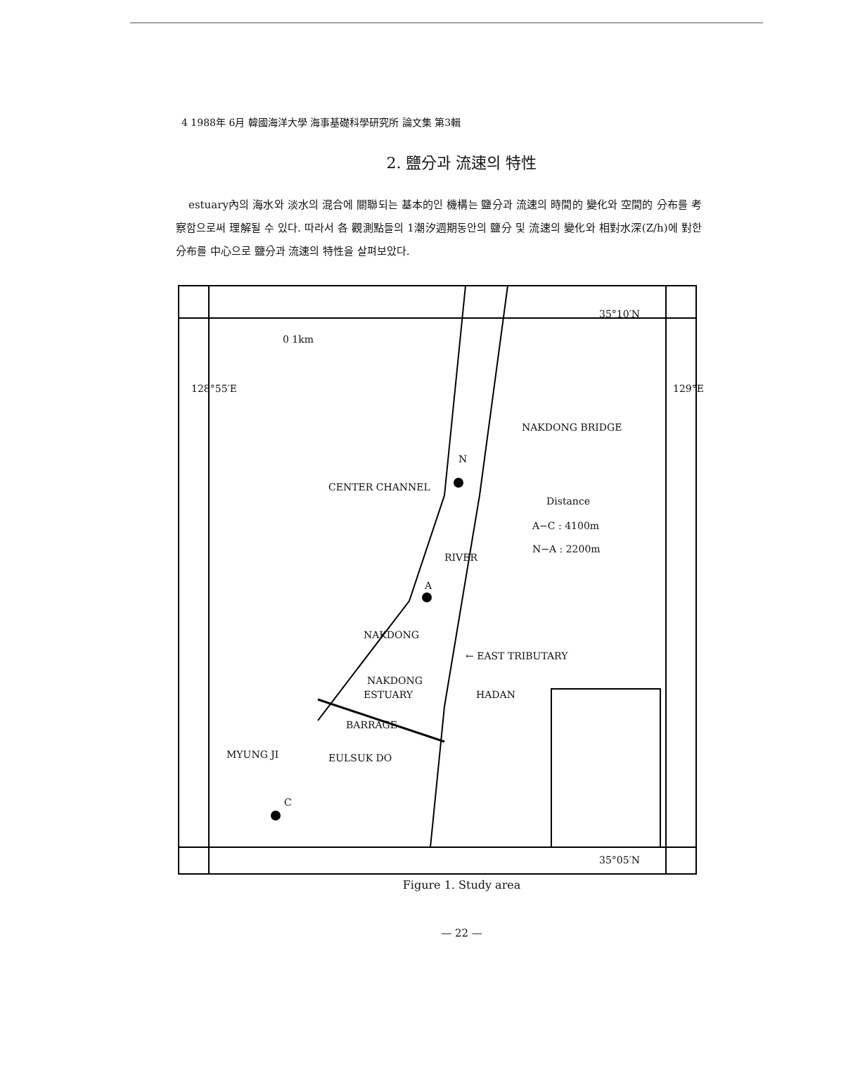4 1988年 6月 韓國海洋大學 海事基礎科學研究所 論文集 第3輯
2. 鹽分과 流速의 特性
estuary內의 海水와 淡水의 混合에 關聯되는 基本的인 機構는 鹽分과 流速의 時間的 變化와 空間的 分布를 考察함으로써 理解될 수 있다. 따라서 各 觀測點들의 1潮汐週期동안의 鹽分 및 流速의 變化와 相對水深(Z/h)에 對한 分布를 中心으로 鹽分과 流速의 特性을 살펴보았다.
35°10′N
0 1km
128°55′E 129°E
NAKDONG BRIDGE
N
CENTER CHANNEL
Distance
A−C : 4100m
N−A : 2200m
RIVER
A
NAKDONG
← EAST TRIBUTARY
NAKDONG
ESTUARY HADAN
BARRAGE
MYUNG JI EULSUK DO
C
35°05′N
Figure 1. Study area
— 22 —